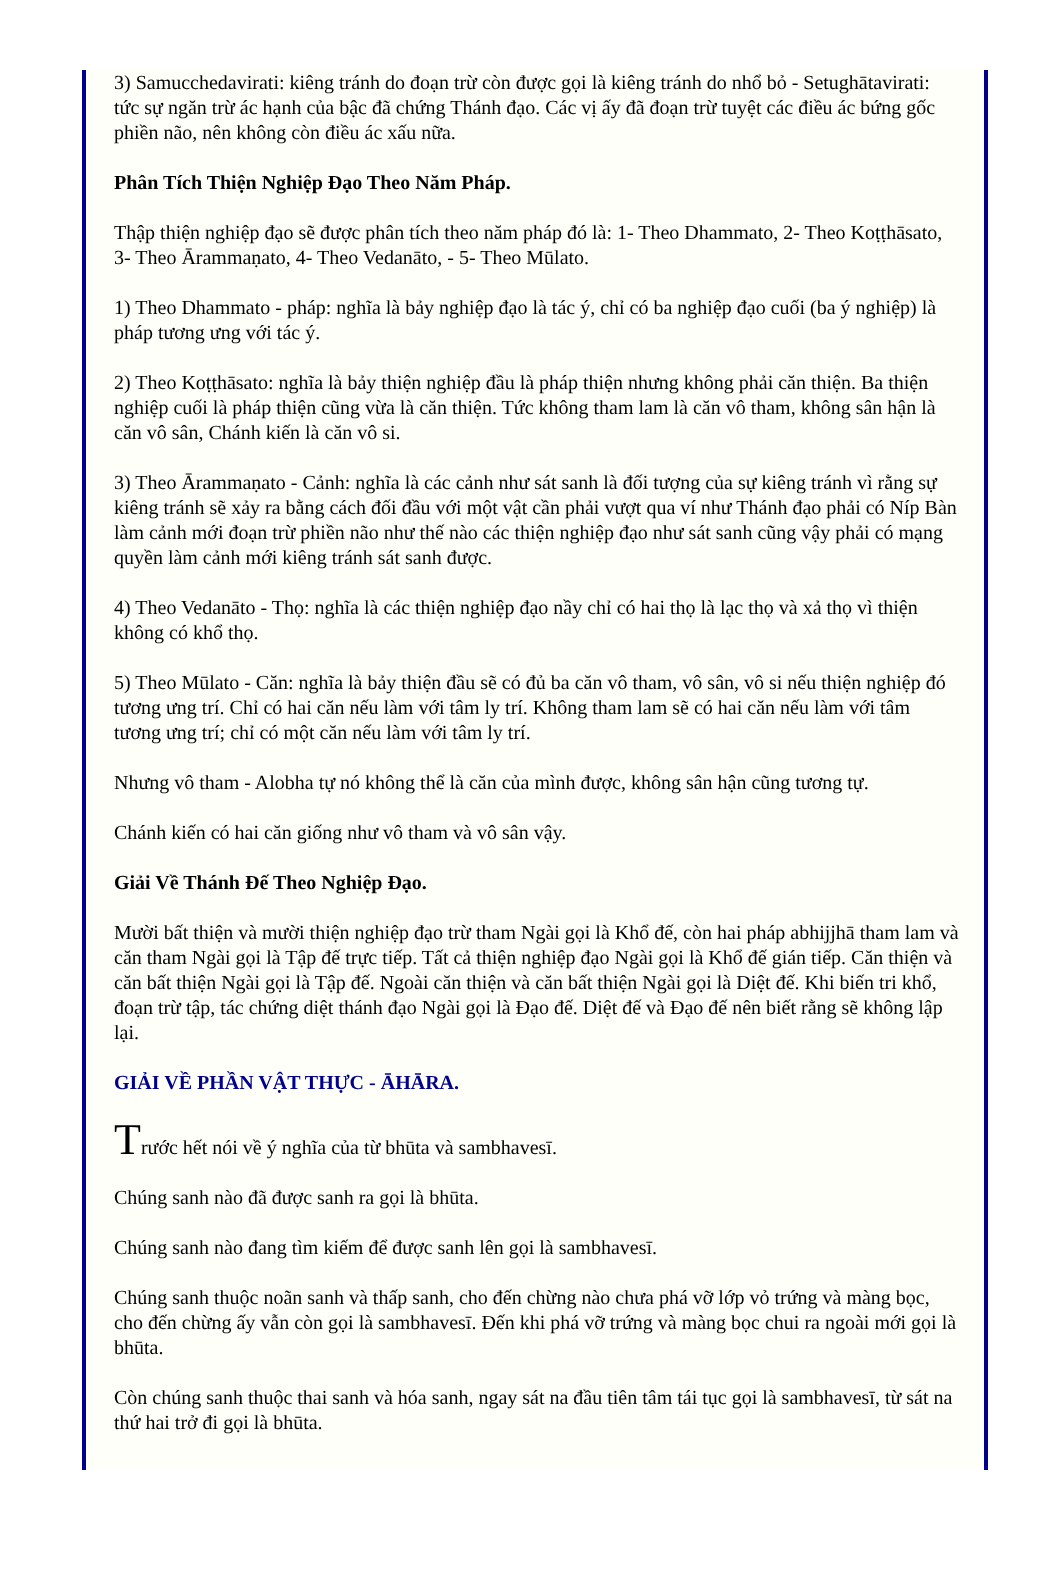3) Samucchedavirati: kiêng tránh do đoạn trừ còn được gọi là kiêng tránh do nhổ bỏ - Setughātavirati: tức sự ngăn trừ ác hạnh của bậc đã chứng Thánh đạo. Các vị ấy đã đoạn trừ tuyệt các điều ác bứng gốc phiền não, nên không còn điều ác xấu nữa.
Phân Tích Thiện Nghiệp Đạo Theo Năm Pháp.
Thập thiện nghiệp đạo sẽ được phân tích theo năm pháp đó là: 1- Theo Dhammato, 2- Theo Koṭṭhāsato, 3- Theo Ārammaṇato, 4- Theo Vedanāto, - 5- Theo Mūlato.
1) Theo Dhammato - pháp: nghĩa là bảy nghiệp đạo là tác ý, chỉ có ba nghiệp đạo cuối (ba ý nghiệp) là pháp tương ưng với tác ý.
2) Theo Koṭṭhāsato: nghĩa là bảy thiện nghiệp đầu là pháp thiện nhưng không phải căn thiện. Ba thiện nghiệp cuối là pháp thiện cũng vừa là căn thiện. Tức không tham lam là căn vô tham, không sân hận là căn vô sân, Chánh kiến là căn vô si.
3) Theo Ārammaṇato - Cảnh: nghĩa là các cảnh như sát sanh là đối tượng của sự kiêng tránh vì rằng sự kiêng tránh sẽ xảy ra bằng cách đối đầu với một vật cần phải vượt qua ví như Thánh đạo phải có Níp Bàn làm cảnh mới đoạn trừ phiền não như thế nào các thiện nghiệp đạo như sát sanh cũng vậy phải có mạng quyền làm cảnh mới kiêng tránh sát sanh được.
4) Theo Vedanāto - Thọ: nghĩa là các thiện nghiệp đạo nầy chỉ có hai thọ là lạc thọ và xả thọ vì thiện không có khổ thọ.
5) Theo Mūlato - Căn: nghĩa là bảy thiện đầu sẽ có đủ ba căn vô tham, vô sân, vô si nếu thiện nghiệp đó tương ưng trí. Chỉ có hai căn nếu làm với tâm ly trí. Không tham lam sẽ có hai căn nếu làm với tâm tương ưng trí; chỉ có một căn nếu làm với tâm ly trí.
Nhưng vô tham - Alobha tự nó không thể là căn của mình được, không sân hận cũng tương tự.
Chánh kiến có hai căn giống như vô tham và vô sân vậy.
Giải Về Thánh Đế Theo Nghiệp Đạo.
Mười bất thiện và mười thiện nghiệp đạo trừ tham Ngài gọi là Khổ đế, còn hai pháp abhijjhā tham lam và căn tham Ngài gọi là Tập đế trực tiếp. Tất cả thiện nghiệp đạo Ngài gọi là Khổ đế gián tiếp. Căn thiện và căn bất thiện Ngài gọi là Tập đế. Ngoài căn thiện và căn bất thiện Ngài gọi là Diệt đế. Khi biến tri khổ, đoạn trừ tập, tác chứng diệt thánh đạo Ngài gọi là Đạo đế. Diệt đế và Đạo đế nên biết rằng sẽ không lập lại.
GIẢI VỀ PHẦN VẬT THỰC - ĀHĀRA.
Trước hết nói về ý nghĩa của từ bhūta và sambhavesī.
Chúng sanh nào đã được sanh ra gọi là bhūta.
Chúng sanh nào đang tìm kiếm để được sanh lên gọi là sambhavesī.
Chúng sanh thuộc noãn sanh và thấp sanh, cho đến chừng nào chưa phá vỡ lớp vỏ trứng và màng bọc, cho đến chừng ấy vẫn còn gọi là sambhavesī. Đến khi phá vỡ trứng và màng bọc chui ra ngoài mới gọi là bhūta.
Còn chúng sanh thuộc thai sanh và hóa sanh, ngay sát na đầu tiên tâm tái tục gọi là sambhavesī, từ sát na thứ hai trở đi gọi là bhūta.